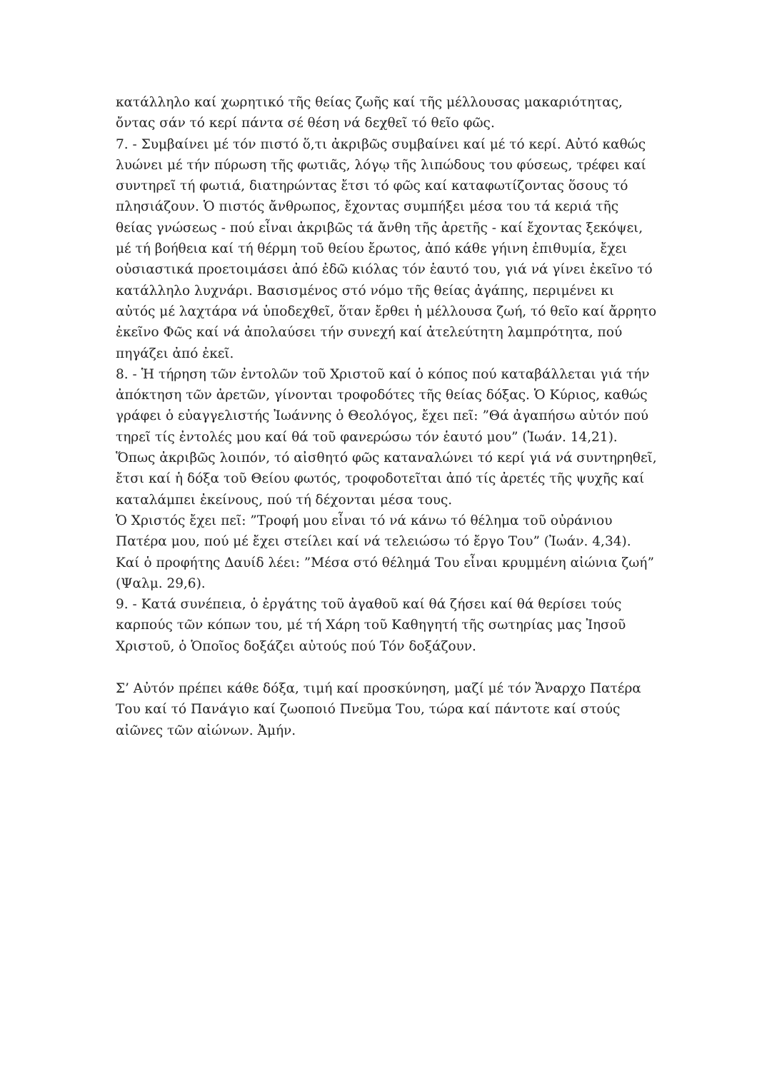κατάλληλο καί χωρητικό τῆς θείας ζωῆς καί τῆς μέλλουσας μακαριότητας, ὄντας σάν τό κερί πάντα σέ θέση νά δεχθεῖ τό θεῖο φῶς.
7. - Συμβαίνει μέ τόν πιστό ὅ,τι ἀκριβῶς συμβαίνει καί μέ τό κερί. Αὐτό καθώς λυώνει μέ τήν πύρωση τῆς φωτιᾶς, λόγῳ τῆς λιπώδους του φύσεως, τρέφει καί συντηρεῖ τή φωτιά, διατηρώντας ἔτσι τό φῶς καί καταφωτίζοντας ὅσους τό πλησιάζουν. Ὁ πιστός ἄνθρωπος, ἔχοντας συμπήξει μέσα του τά κεριά τῆς θείας γνώσεως - πού εἶναι ἀκριβῶς τά ἄνθη τῆς ἀρετῆς - καί ἔχοντας ξεκόψει, μέ τή βοήθεια καί τή θέρμη τοῦ θείου ἔρωτος, ἀπό κάθε γήινη ἐπιθυμία, ἔχει οὐσιαστικά προετοιμάσει ἀπό ἐδῶ κιόλας τόν ἑαυτό του, γιά νά γίνει ἐκεῖνο τό κατάλληλο λυχνάρι. Βασισμένος στό νόμο τῆς θείας ἀγάπης, περιμένει κι αὐτός μέ λαχτάρα νά ὑποδεχθεῖ, ὅταν ἔρθει ἡ μέλλουσα ζωή, τό θεῖο καί ἄρρητο ἐκεῖνο Φῶς καί νά ἀπολαύσει τήν συνεχή καί ἀτελεύτητη λαμπρότητα, πού πηγάζει ἀπό ἐκεῖ.
8. - Ἡ τήρηση τῶν ἐντολῶν τοῦ Χριστοῦ καί ὁ κόπος πού καταβάλλεται γιά τήν ἀπόκτηση τῶν ἀρετῶν, γίνονται τροφοδότες τῆς θείας δόξας. Ὁ Κύριος, καθώς γράφει ὁ εὐαγγελιστής Ἰωάννης ὁ Θεολόγος, ἔχει πεῖ: ”Θά ἀγαπήσω αὐτόν πού τηρεῖ τίς ἐντολές μου καί θά τοῦ φανερώσω τόν ἑαυτό μου” (Ἰωάν. 14,21). Ὅπως ἀκριβῶς λοιπόν, τό αἰσθητό φῶς καταναλώνει τό κερί γιά νά συντηρηθεῖ, ἔτσι καί ἡ δόξα τοῦ Θείου φωτός, τροφοδοτεῖται ἀπό τίς ἀρετές τῆς ψυχῆς καί καταλάμπει ἐκείνους, πού τή δέχονται μέσα τους.
Ὁ Χριστός ἔχει πεῖ: ”Τροφή μου εἶναι τό νά κάνω τό θέλημα τοῦ οὐράνιου Πατέρα μου, πού μέ ἔχει στείλει καί νά τελειώσω τό ἔργο Του” (Ἰωάν. 4,34). Καί ὁ προφήτης Δαυίδ λέει: ”Μέσα στό θέλημά Του εἶναι κρυμμένη αἰώνια ζωή” (Ψαλμ. 29,6).
9. - Κατά συνέπεια, ὁ ἐργάτης τοῦ ἀγαθοῦ καί θά ζήσει καί θά θερίσει τούς καρπούς τῶν κόπων του, μέ τή Χάρη τοῦ Καθηγητή τῆς σωτηρίας μας Ἰησοῦ Χριστοῦ, ὁ Ὁποῖος δοξάζει αὐτούς πού Τόν δοξάζουν.
Σ’ Αὐτόν πρέπει κάθε δόξα, τιμή καί προσκύνηση, μαζί μέ τόν Ἄναρχο Πατέρα Του καί τό Πανάγιο καί ζωοποιό Πνεῦμα Του, τώρα καί πάντοτε καί στούς αἰῶνες τῶν αἰώνων. Ἀμήν.